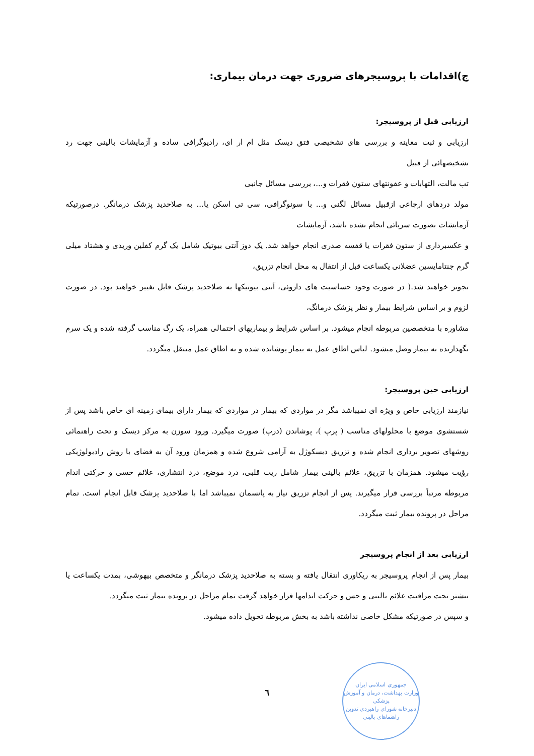ج)اقدامات با پروسیجرهای ضروری جهت درمان بیماری:
ارزیابی قبل از پروسیجر:
ارزیابی و ثبت معاینه و بررسی های تشخیصی فتق دیسک مثل ام ار ای، رادیوگرافی ساده و آزمایشات بالینی جهت رد تشخیصهائی از قبیل
تب مالت، التهابات و عفونتهای ستون فقرات و...، بررسی مسائل جانبی
مولد دردهای ارجاعی ازقبیل مسائل لگنی و... با سونوگرافی، سی تی اسکن یا... به صلاحدید پزشک درمانگر. درصورتیکه آزمایشات بصورت سرپائی انجام نشده باشد، آزمایشات
و عکسبرداری از ستون فقرات یا قفسه صدری انجام خواهد شد. یک دوز آنتی بیوتیک شامل یک گرم کفلین وریدی و هشتاد میلی گرم جنتامایسین عضلانی یکساعت قبل از انتقال به محل انجام تزریق،
تجویز خواهند شد.( در صورت وجود حساسیت های داروئی، آنتی بیوتیکها به صلاحدید پزشک قابل تغییر خواهند بود. در صورت لزوم و بر اساس شرایط بیمار و نظر پزشک درمانگ،
مشاوره با متخصصین مربوطه انجام میشود. بر اساس شرایط و بیماریهای احتمالی همراه، یک رگ مناسب گرفته شده و یک سرم نگهدارنده به بیمار وصل میشود. لباس اطاق عمل به بیمار پوشانده شده و به اطاق عمل منتقل میگردد.
ارزیابی حین پروسیجر:
نیازمند ارزیابی خاص و ویژه ای نمیباشد مگر در مواردی که بیمار در مواردی که بیمار دارای بیمای زمینه ای خاص باشد پس از شستشوی موضع با محلولهای مناسب ( پرپ )، پوشاندن (درپ) صورت میگیرد. ورود سوزن به مرکز دیسک و تحت راهنمائی روشهای تصویر برداری انجام شده و تزریق دیسکوژل به آرامی شروع شده و همزمان ورود آن به فضای با روش رادیولوژیکی رؤیت میشود. همزمان با تزریق، علائم بالینی بیمار شامل ریت قلبی، درد موضع، درد انتشاری، علائم حسی و حرکتی اندام مربوطه مرتباً بررسی قرار میگیرند. پس از انجام تزریق نیاز به پانسمان نمیباشد اما با صلاحدید پزشک قابل انجام است. تمام مراحل در پرونده بیمار ثبت میگردد.
ارزیابی بعد از انجام پروسیجر
بیمار پس از انجام پروسیجر به ریکاوری انتقال یافته و بسته به صلاحدید پزشک درمانگر و متخصص بیهوشی، بمدت یکساعت یا بیشتر تحت مراقبت علائم بالینی و حس و حرکت اندامها قرار خواهد گرفت تمام مراحل در پرونده بیمار ثبت میگردد.
و سپس در صورتیکه مشکل خاصی نداشته باشد به بخش مربوطه تحویل داده میشود.
٦
جمهوری اسلامی ایران
وزارت بهداشت، درمان و آموزش پزشکی
دبیرخانه شورای راهبردی تدوین راهنماهای بالینی